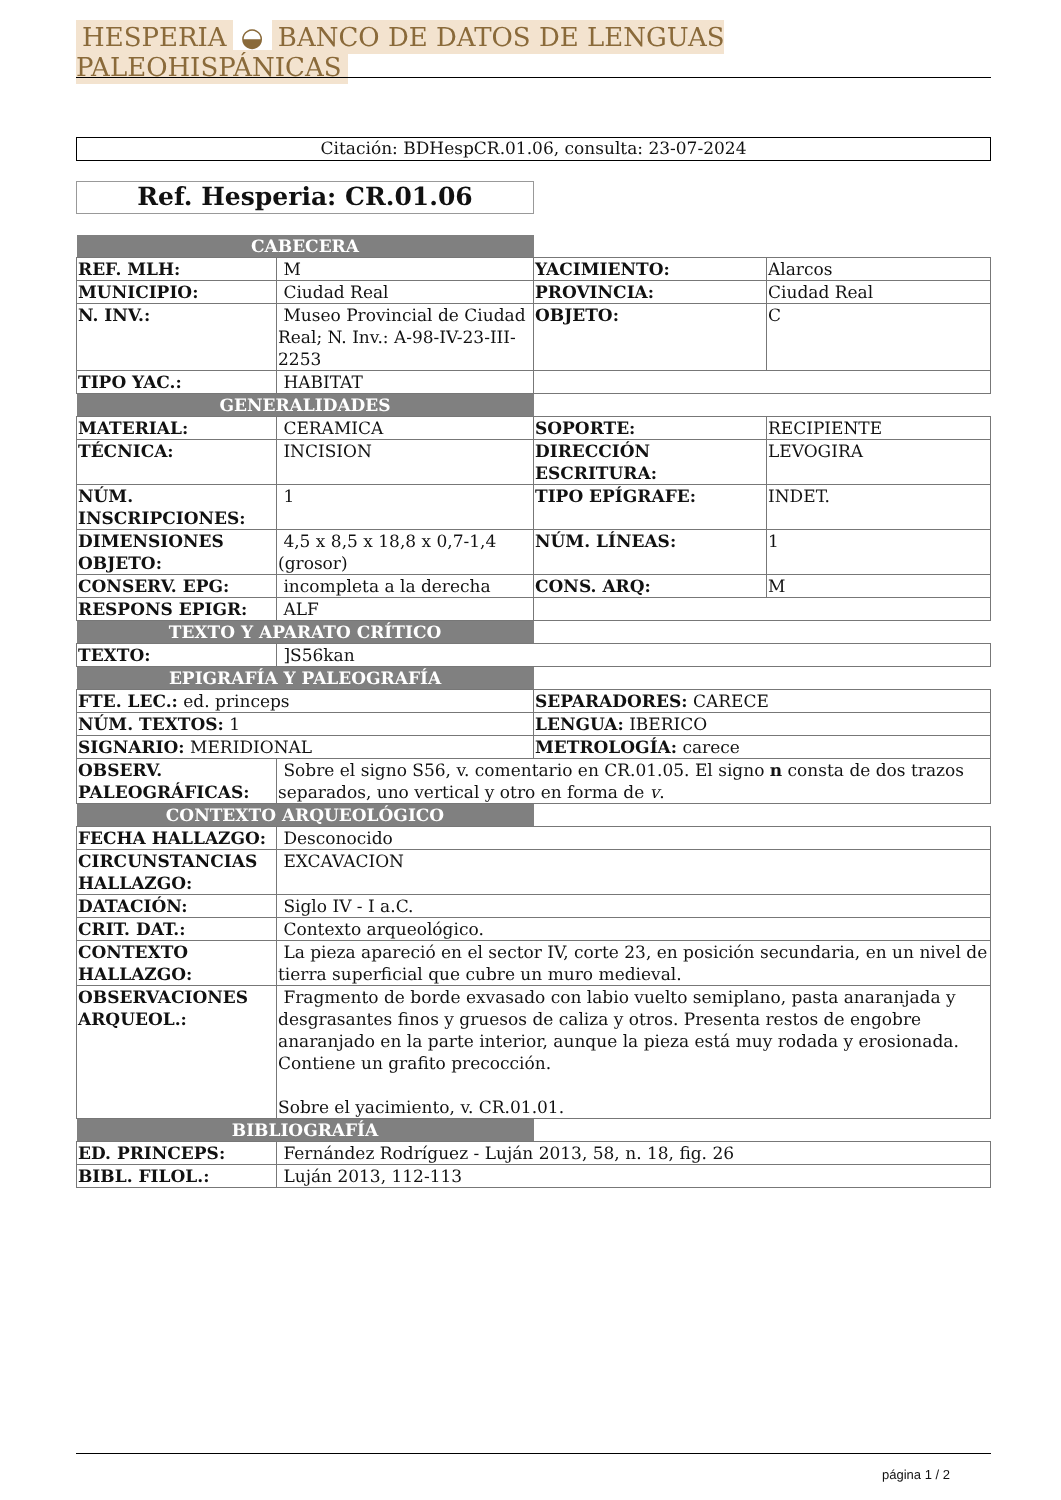HESPERIA ◒ BANCO DE DATOS DE LENGUAS PALEOHISPÁNICAS
Citación: BDHespCR.01.06, consulta: 23-07-2024
Ref. Hesperia: CR.01.06
| CABECERA | | | |
| REF. MLH: | M | YACIMIENTO: | Alarcos |
| MUNICIPIO: | Ciudad Real | PROVINCIA: | Ciudad Real |
| N. INV.: | Museo Provincial de Ciudad Real; N. Inv.: A-98-IV-23-III-2253 | OBJETO: | C |
| TIPO YAC.: | HABITAT | | |
| GENERALIDADES | | | |
| MATERIAL: | CERAMICA | SOPORTE: | RECIPIENTE |
| TÉCNICA: | INCISION | DIRECCIÓN ESCRITURA: | LEVOGIRA |
| NÚM. INSCRIPCIONES: | 1 | TIPO EPÍGRAFE: | INDET. |
| DIMENSIONES OBJETO: | 4,5 x 8,5 x 18,8 x 0,7-1,4 (grosor) | NÚM. LÍNEAS: | 1 |
| CONSERV. EPG: | incompleta a la derecha | CONS. ARQ: | M |
| RESPONS EPIGR: | ALF | | |
| TEXTO Y APARATO CRÍTICO | | | |
| TEXTO: | ]S56kan | | |
| EPIGRAFÍA Y PALEOGRAFÍA | | | |
| FTE. LEC.: ed. princeps | | SEPARADORES: CARECE | |
| NÚM. TEXTOS: 1 | | LENGUA: IBERICO | |
| SIGNARIO: MERIDIONAL | | METROLOGÍA: carece | |
| OBSERV. PALEOGRÁFICAS: | Sobre el signo S56, v. comentario en CR.01.05. El signo n consta de dos trazos separados, uno vertical y otro en forma de v . | | |
| CONTEXTO ARQUEOLÓGICO | | | |
| FECHA HALLAZGO: | Desconocido | | |
| CIRCUNSTANCIAS HALLAZGO: | EXCAVACION | | |
| DATACIÓN: | Siglo IV - I a.C. | | |
| CRIT. DAT.: | Contexto arqueológico. | | |
| CONTEXTO HALLAZGO: | La pieza apareció en el sector IV, corte 23, en posición secundaria, en un nivel de tierra superficial que cubre un muro medieval. | | |
| OBSERVACIONES ARQUEOL.: | Fragmento de borde exvasado con labio vuelto semiplano, pasta anaranjada y desgrasantes finos y gruesos de caliza y otros. Presenta restos de engobre anaranjado en la parte interior, aunque la pieza está muy rodada y erosionada. Contiene un grafito precocción. Sobre el yacimiento, v. CR.01.01. | | |
| BIBLIOGRAFÍA | | | |
| ED. PRINCEPS: | Fernández Rodríguez - Luján 2013, 58, n. 18, fig. 26 | | |
| BIBL. FILOL.: | Luján 2013, 112-113 | | |
página 1 / 2